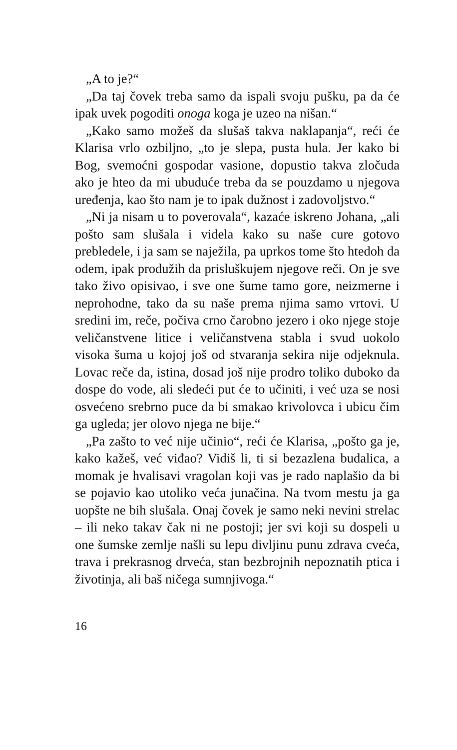„A to je?“
„Da taj čovek treba samo da ispali svoju pušku, pa da će ipak uvek pogoditi onoga koga je uzeo na nišan.“
„Kako samo možeš da slušaš takva naklapanja“, reći će Klarisa vrlo ozbiljno, „to je slepa, pusta hula. Jer kako bi Bog, svemoćni gospodar vasione, dopustio takva zločuda ako je hteo da mi ubuduće treba da se pouzdamo u njegova uređenja, kao što nam je to ipak dužnost i zadovoljstvo.“
„Ni ja nisam u to poverovala“, kazaće iskreno Johana, „ali pošto sam slušala i videla kako su naše cure gotovo prebledele, i ja sam se naježila, pa uprkos tome što htedoh da odem, ipak produžih da prisluškujem njegove reči. On je sve tako živo opisivao, i sve one šume tamo gore, neizmerne i neprohodne, tako da su naše prema njima samo vrtovi. U sredini im, reče, počiva crno čarobno jezero i oko njege stoje veličanstvene litice i veličanstvena stabla i svud uokolo visoka šuma u kojoj još od stvaranja sekira nije odjeknula. Lovac reče da, istina, dosad još nije prodro toliko duboko da dospe do vode, ali sledeći put će to učiniti, i već uza se nosi osvećeno srebrno puce da bi smakao krivolovca i ubicu čim ga ugleda; jer olovo njega ne bije.“
„Pa zašto to već nije učinio“, reći će Klarisa, „pošto ga je, kako kažeš, već viđao? Vidiš li, ti si bezazlena budalica, a momak je hvalisavi vragolan koji vas je rado naplašio da bi se pojavio kao utoliko veća junačina. Na tvom mestu ja ga uopšte ne bih slušala. Onaj čovek je samo neki nevini strelac – ili neko takav čak ni ne postoji; jer svi koji su dospeli u one šumske zemlje našli su lepu divljinu punu zdrava cveća, trava i prekrasnog drveća, stan bezbrojnih nepoznatih ptica i životinja, ali baš ničega sumnjivoga.“
16